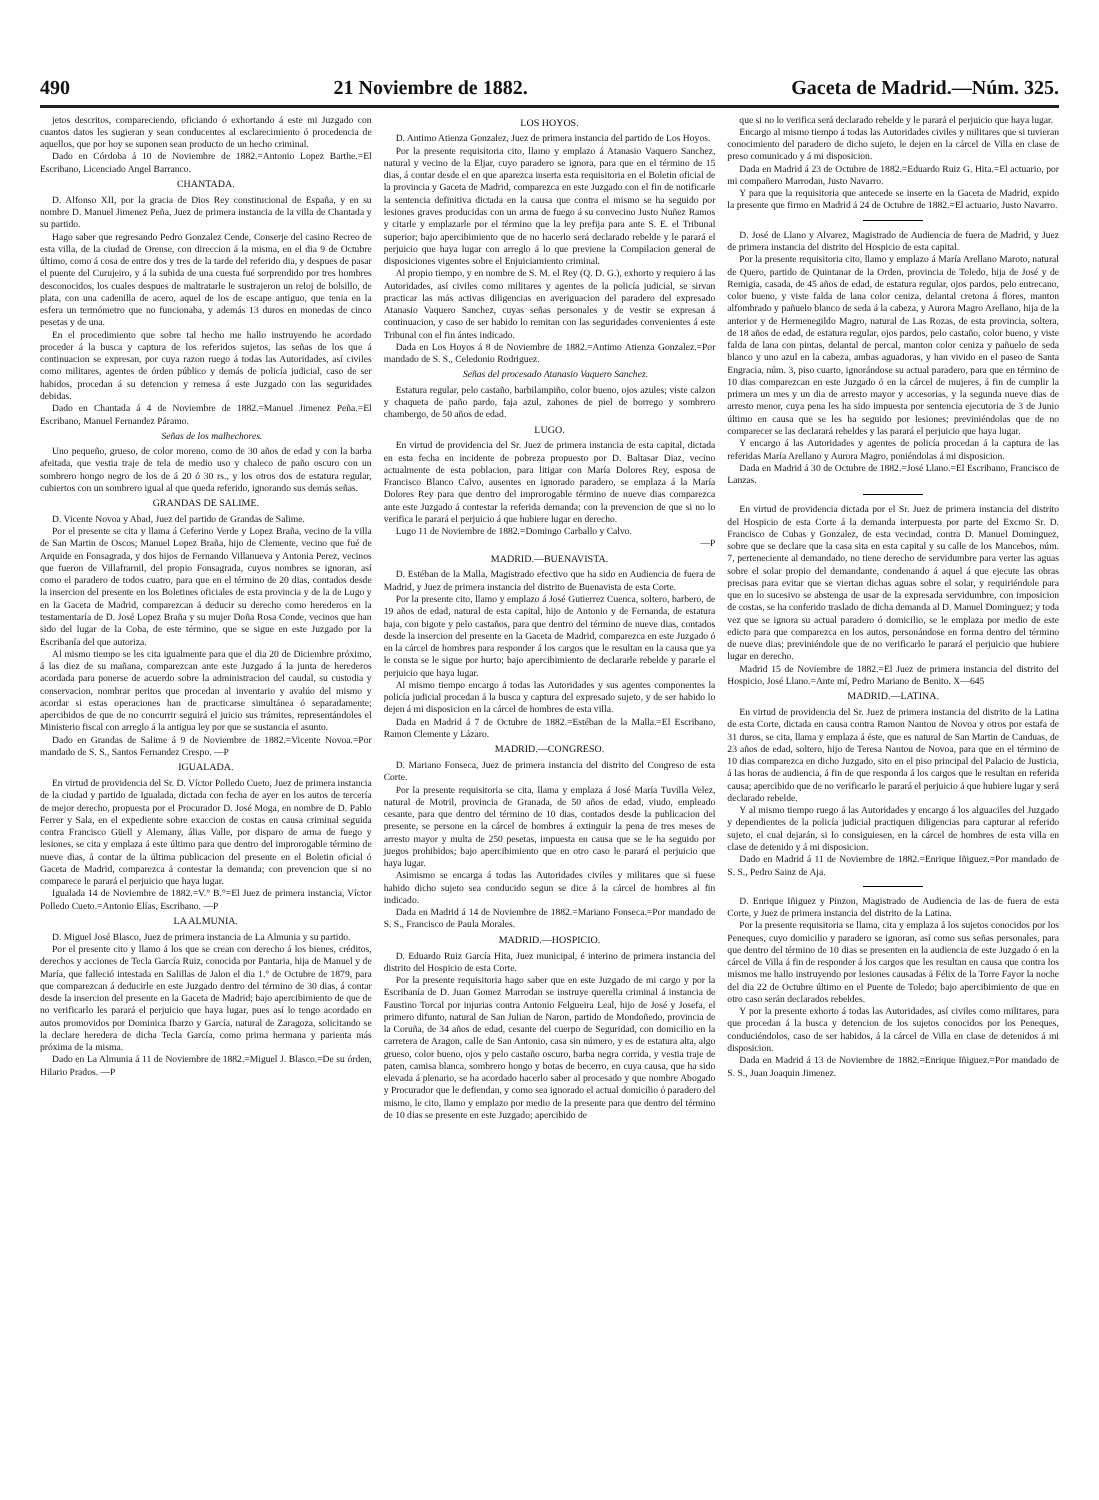490 21 Noviembre de 1882. Gaceta de Madrid.—Núm. 325.
jetos descritos, compareciendo, oficiando ó exhortando á este mi Juzgado con cuantos datos les sugieran y sean conducentes al esclarecimiento ó procedencia de aquellos, que por hoy se suponen sean producto de un hecho criminal.
Dado en Córdoba á 10 de Noviembre de 1882.=Antonio Lopez Barthe.=El Escribano, Licenciado Angel Barranco.
CHANTADA.
D. Alfonso XII, por la gracia de Dios Rey constitucional de España, y en su nombre D. Manuel Jimenez Peña, Juez de primera instancia de la villa de Chantada y su partido.
Hago saber que regresando Pedro Gonzalez Cende, Conserje del casino Recreo de esta villa, de la ciudad de Orense, con direccion á la misma, en el dia 9 de Octubre último, como á cosa de entre dos y tres de la tarde del referido dia, y despues de pasar el puente del Curujeiro, y á la subida de una cuesta fué sorprendido por tres hombres desconocidos, los cuales despues de maltratarle le sustrajeron un reloj de bolsillo, de plata, con una cadenilla de acero, aquel de los de escape antiguo, que tenia en la esfera un termómetro que no funcionaba, y además 13 duros en monedas de cinco pesetas y de una.
En el procedimiento que sobre tal hecho me hallo instruyendo he acordado proceder á la busca y captura de los referidos sujetos, las señas de los que á continuacion se expresan, por cuya razon ruego á todas las Autoridades, así civiles como militares, agentes de órden público y demás de policía judicial, caso de ser habidos, procedan á su detencion y remesa á este Juzgado con las seguridades debidas.
Dado en Chantada á 4 de Noviembre de 1882.=Manuel Jimenez Peña.=El Escribano, Manuel Fernandez Páramo.
Señas de los malhechores.
Uno pequeño, grueso, de color moreno, como de 30 años de edad y con la barba afeitada, que vestia traje de tela de medio uso y chaleco de paño oscuro con un sombrero hongo negro de los de á 20 ó 30 rs., y los otros dos de estatura regular, cubiertos con un sombrero igual al que queda referido, ignorando sus demás señas.
GRANDAS DE SALIME.
D. Vicente Novoa y Abad, Juez del partido de Grandas de Salime.
Por el presente se cita y llama á Ceferino Verde y Lopez Braña, vecino de la villa de San Martin de Oscos; Manuel Lopez Braña, hijo de Clemente, vecino que fué de Arquide en Fonsagrada, y dos hijos de Fernando Villanueva y Antonia Perez, vecinos que fueron de Villafrarnil, del propio Fonsagrada, cuyos nombres se ignoran, así como el paradero de todos cuatro, para que en el término de 20 dias, contados desde la insercion del presente en los Boletines oficiales de esta provincia y de la de Lugo y en la Gaceta de Madrid, comparezcan á deducir su derecho como herederos en la testamentaría de D. José Lopez Braña y su mujer Doña Rosa Conde, vecinos que han sido del lugar de la Coba, de este término, que se sigue en este Juzgado por la Escribanía del que autoriza.
Al mismo tiempo se les cita igualmente para que el dia 20 de Diciembre próximo, á las diez de su mañana, comparezcan ante este Juzgado á la junta de herederos acordada para ponerse de acuerdo sobre la administracion del caudal, su custodia y conservacion, nombrar peritos que procedan al inventario y avalúo del mismo y acordar si estas operaciones han de practicarse simultánea ó separadamente; apercibidos de que de no concurrir seguirá el juicio sus trámites, representándoles el Ministerio fiscal con arreglo á la antigua ley por que se sustancia el asunto.
Dado en Grandas de Salime á 9 de Noviembre de 1882.=Vicente Novoa.=Por mandado de S. S., Santos Fernandez Crespo. —P
IGUALADA.
En virtud de providencia del Sr. D. Víctor Polledo Cueto, Juez de primera instancia de la ciudad y partido de Igualada, dictada con fecha de ayer en los autos de tercería de mejor derecho, propuesta por el Procurador D. José Moga, en nombre de D. Pablo Ferrer y Sala, en el expediente sobre exaccion de costas en causa criminal seguida contra Francisco Güell y Alemany, álias Valle, por disparo de arma de fuego y lesiones, se cita y emplaza á este último para que dentro del improrogable término de nueve dias, á contar de la última publicacion del presente en el Boletin oficial ó Gaceta de Madrid, comparezca á contestar la demanda; con prevencion que si no comparece le parará el perjuicio que haya lugar.
Igualada 14 de Noviembre de 1882.=V.° B.°=El Juez de primera instancia, Víctor Polledo Cueto.=Antonio Elías, Escribano. —P
LA ALMUNIA.
D. Miguel José Blasco, Juez de primera instancia de La Almunia y su partido.
Por el presente cito y llamo á los que se crean con derecho á los bienes, créditos, derechos y acciones de Tecla García Ruiz, conocida por Pantaria, hija de Manuel y de María, que falleció intestada en Salillas de Jalon el dia 1.° de Octubre de 1879, para que comparezcan á deducirle en este Juzgado dentro del término de 30 dias, á contar desde la insercion del presente en la Gaceta de Madrid; bajo apercibimiento de que de no verificarlo les parará el perjuicio que haya lugar, pues así lo tengo acordado en autos promovidos por Dominica Ibarzo y García, natural de Zaragoza, solicitando se la declare heredera de dicha Tecla García, como prima hermana y parienta más próxima de la misma.
Dado en La Almunia á 11 de Noviembre de 1882.=Miguel J. Blasco.=De su órden, Hilario Prados. —P
LOS HOYOS.
D. Antimo Atienza Gonzalez, Juez de primera instancia del partido de Los Hoyos.
Por la presente requisitoria cito, llamo y emplazo á Atanasio Vaquero Sanchez, natural y vecino de la Eljar, cuyo paradero se ignora, para que en el término de 15 dias, á contar desde el en que aparezca inserta esta requisitoria en el Boletin oficial de la provincia y Gaceta de Madrid, comparezca en este Juzgado con el fin de notificarle la sentencia definitiva dictada en la causa que contra el mismo se ha seguido por lesiones graves producidas con un arma de fuego á su convecino Justo Nuñez Ramos y citarle y emplazarle por el término que la ley prefija para ante S. E. el Tribunal superior; bajo apercibimiento que de no hacerlo será declarado rebelde y le parará el perjuicio que haya lugar con arreglo á lo que previene la Compilacion general de disposiciones vigentes sobre el Enjuiciamiento criminal.
Al propio tiempo, y en nombre de S. M. el Rey (Q. D. G.), exhorto y requiero á las Autoridades, así civiles como militares y agentes de la policía judicial, se sirvan practicar las más activas diligencias en averiguacion del paradero del expresado Atanasio Vaquero Sanchez, cuyas señas personales y de vestir se expresan á continuacion, y caso de ser habido lo remitan con las seguridades convenientes á este Tribunal con el fin ántes indicado.
Dada en Los Hoyos á 8 de Noviembre de 1882.=Antimo Atienza Gonzalez.=Por mandado de S. S., Celedonio Rodriguez.
Señas del procesado Atanasio Vaquero Sanchez.
Estatura regular, pelo castaño, barbilampiño, color bueno, ojos azules; viste calzon y chaqueta de paño pardo, faja azul, zahones de piel de borrego y sombrero chambergo, de 50 años de edad.
LUGO.
En virtud de providencia del Sr. Juez de primera instancia de esta capital, dictada en esta fecha en incidente de pobreza propuesto por D. Baltasar Diaz, vecino actualmente de esta poblacion, para litigar con María Dolores Rey, esposa de Francisco Blanco Calvo, ausentes en ignorado paradero, se emplaza á la María Dolores Rey para que dentro del improrogable término de nueve dias comparezca ante este Juzgado á contestar la referida demanda; con la prevencion de que si no lo verifica le parará el perjuicio á que hubiere lugar en derecho.
Lugo 11 de Noviembre de 1882.=Domingo Carballo y Calvo.
—P
MADRID.—BUENAVISTA.
D. Estéban de la Malla, Magistrado efectivo que ha sido en Audiencia de fuera de Madrid, y Juez de primera instancia del distrito de Buenavista de esta Corte.
Por la presente cito, llamo y emplazo á José Gutierrez Cuenca, soltero, barbero, de 19 años de edad, natural de esta capital, hijo de Antonio y de Fernanda, de estatura baja, con bigote y pelo castaños, para que dentro del término de nueve dias, contados desde la insercion del presente en la Gaceta de Madrid, comparezca en este Juzgado ó en la cárcel de hombres para responder á los cargos que le resultan en la causa que ya le consta se le sigue por hurto; bajo apercibimiento de declararle rebelde y pararle el perjuicio que haya lugar.
Al mismo tiempo encargo á todas las Autoridades y sus agentes componentes la policía judicial procedan á la busca y captura del expresado sujeto, y de ser habido lo dejen á mi disposicion en la cárcel de hombres de esta villa.
Dada en Madrid á 7 de Octubre de 1882.=Estéban de la Malla.=El Escribano, Ramon Clemente y Lázaro.
MADRID.—CONGRESO.
D. Mariano Fonseca, Juez de primera instancia del distrito del Congreso de esta Corte.
Por la presente requisitoria se cita, llama y emplaza á José María Tuvilla Velez, natural de Motril, provincia de Granada, de 50 años de edad, viudo, empleado cesante, para que dentro del término de 10 dias, contados desde la publicacion del presente, se persone en la cárcel de hombres á extinguir la pena de tres meses de arresto mayor y multa de 250 pesetas, impuesta en causa que se le ha seguido por juegos prohibidos; bajo apercibimiento que en otro caso le parará el perjuicio que haya lugar.
Asimismo se encarga á todas las Autoridades civiles y militares que si fuese habido dicho sujeto sea conducido segun se dice á la cárcel de hombres al fin indicado.
Dada en Madrid á 14 de Noviembre de 1882.=Mariano Fonseca.=Por mandado de S. S., Francisco de Paula Morales.
MADRID.—HOSPICIO.
D. Eduardo Ruiz García Hita, Juez municipal, é interino de primera instancia del distrito del Hospicio de esta Corte.
Por la presente requisitoria hago saber que en este Juzgado de mi cargo y por la Escribanía de D. Juan Gomez Marrodan se instruye querella criminal á instancia de Faustino Torcal por injurias contra Antonio Felgueira Leal, hijo de José y Josefa, el primero difunto, natural de San Julian de Naron, partido de Mondoñedo, provincia de la Coruña, de 34 años de edad, cesante del cuerpo de Seguridad, con domicilio en la carretera de Aragon, calle de San Antonio, casa sin número, y es de estatura alta, algo grueso, color bueno, ojos y pelo castaño oscuro, barba negra corrida, y vestia traje de paten, camisa blanca, sombrero hongo y botas de becerro, en cuya causa, que ha sido elevada á plenario, se ha acordado hacerlo saber al procesado y que nombre Abogado y Procurador que le defiendan, y como sea ignorado el actual domicilio ó paradero del mismo, le cito, llamo y emplazo por medio de la presente para que dentro del término de 10 dias se presente en este Juzgado; apercibido de
que si no lo verifica será declarado rebelde y le parará el perjuicio que haya lugar.
Encargo al mismo tiempo á todas las Autoridades civiles y militares que si tuvieran conocimiento del paradero de dicho sujeto, le dejen en la cárcel de Villa en clase de preso comunicado y á mi disposicion.
Dada en Madrid á 23 de Octubre de 1882.=Eduardo Ruiz G. Hita.=El actuario, por mi compañero Marrodan, Justo Navarro.
Y para que la requisitoria que antecede se inserte en la Gaceta de Madrid, expido la presente que firmo en Madrid á 24 de Octubre de 1882.=El actuario, Justo Navarro.
D. José de Llano y Alvarez, Magistrado de Audiencia de fuera de Madrid, y Juez de primera instancia del distrito del Hospicio de esta capital.
Por la presente requisitoria cito, llamo y emplazo á María Arellano Maroto, natural de Quero, partido de Quintanar de la Orden, provincia de Toledo, hija de José y de Remigia, casada, de 45 años de edad, de estatura regular, ojos pardos, pelo entrecano, color bueno, y viste falda de lana color ceniza, delantal cretona á flores, manton alfombrado y pañuelo blanco de seda á la cabeza, y Aurora Magro Arellano, hija de la anterior y de Hermenegildo Magro, natural de Las Rozas, de esta provincia, soltera, de 18 años de edad, de estatura regular, ojos pardos, pelo castaño, color bueno, y viste falda de lana con pintas, delantal de percal, manton color ceniza y pañuelo de seda blanco y uno azul en la cabeza, ambas aguadoras, y han vivido en el paseo de Santa Engracia, núm. 3, piso cuarto, ignorándose su actual paradero, para que en término de 10 dias comparezcan en este Juzgado ó en la cárcel de mujeres, á fin de cumplir la primera un mes y un dia de arresto mayor y accesorias, y la segunda nueve dias de arresto menor, cuya pena les ha sido impuesta por sentencia ejecutoria de 3 de Junio último en causa que se les ha seguido por lesiones; previniéndolas que de no comparecer se las declarará rebeldes y las parará el perjuicio que haya lugar.
Y encargo á las Autoridades y agentes de policía procedan á la captura de las referidas María Arellano y Aurora Magro, poniéndolas á mi disposicion.
Dada en Madrid á 30 de Octubre de 1882.=José Llano.=El Escribano, Francisco de Lanzas.
En virtud de providencia dictada por el Sr. Juez de primera instancia del distrito del Hospicio de esta Corte á la demanda interpuesta por parte del Excmo Sr. D. Francisco de Cubas y Gonzalez, de esta vecindad, contra D. Manuel Dominguez, sobre que se declare que la casa sita en esta capital y su calle de los Mancebos, núm. 7, perteneciente al demandado, no tiene derecho de servidumbre para verter las aguas sobre el solar propio del demandante, condenando á aquel á que ejecute las obras precisas para evitar que se viertan dichas aguas sobre el solar, y requiriéndole para que en lo sucesivo se abstenga de usar de la expresada servidumbre, con imposicion de costas, se ha conferido traslado de dicha demanda al D. Manuel Dominguez; y toda vez que se ignora su actual paradero ó domicilio, se le emplaza por medio de este edicto para que comparezca en los autos, personándose en forma dentro del término de nueve dias; previniéndole que de no verificarlo le parará el perjuicio que hubiere lugar en derecho.
Madrid 15 de Noviembre de 1882.=El Juez de primera instancia del distrito del Hospicio, José Llano.=Ante mí, Pedro Mariano de Benito. X—645
MADRID.—LATINA.
En virtud de providencia del Sr. Juez de primera instancia del distrito de la Latina de esta Corte, dictada en causa contra Ramon Nantou de Novoa y otros por estafa de 31 duros, se cita, llama y emplaza á éste, que es natural de San Martin de Canduas, de 23 años de edad, soltero, hijo de Teresa Nantou de Novoa, para que en el término de 10 dias comparezca en dicho Juzgado, sito en el piso principal del Palacio de Justicia, á las horas de audiencia, á fin de que responda á los cargos que le resultan en referida causa; apercibido que de no verificarlo le parará el perjuicio á que hubiere lugar y será declarado rebelde.
Y al mismo tiempo ruego á las Autoridades y encargo á los alguaciles del Juzgado y dependientes de la policía judicial practiquen diligencias para capturar al referido sujeto, el cual dejarán, si lo consiguiesen, en la cárcel de hombres de esta villa en clase de detenido y á mi disposicion.
Dado en Madrid á 11 de Noviembre de 1882.=Enrique Iñiguez.=Por mandado de S. S., Pedro Sainz de Aja.
D. Enrique Iñiguez y Pinzon, Magistrado de Audiencia de las de fuera de esta Corte, y Juez de primera instancia del distrito de la Latina.
Por la presente requisitoria se llama, cita y emplaza á los sujetos conocidos por los Peneques, cuyo domicilio y paradero se ignoran, así como sus señas personales, para que dentro del término de 10 dias se presenten en la audiencia de este Juzgado ó en la cárcel de Villa á fin de responder á los cargos que les resultan en causa que contra los mismos me hallo instruyendo por lesiones causadas á Félix de la Torre Fayor la noche del dia 22 de Octubre último en el Puente de Toledo; bajo apercibimiento de que en otro caso serán declarados rebeldes.
Y por la presente exhorto á todas las Autoridades, así civiles como militares, para que procedan á la busca y detencion de los sujetos conocidos por los Peneques, conduciéndolos, caso de ser habidos, á la cárcel de Villa en clase de detenidos á mi disposicion.
Dada en Madrid á 13 de Noviembre de 1882.=Enrique Iñiguez.=Por mandado de S. S., Juan Joaquin Jimenez.